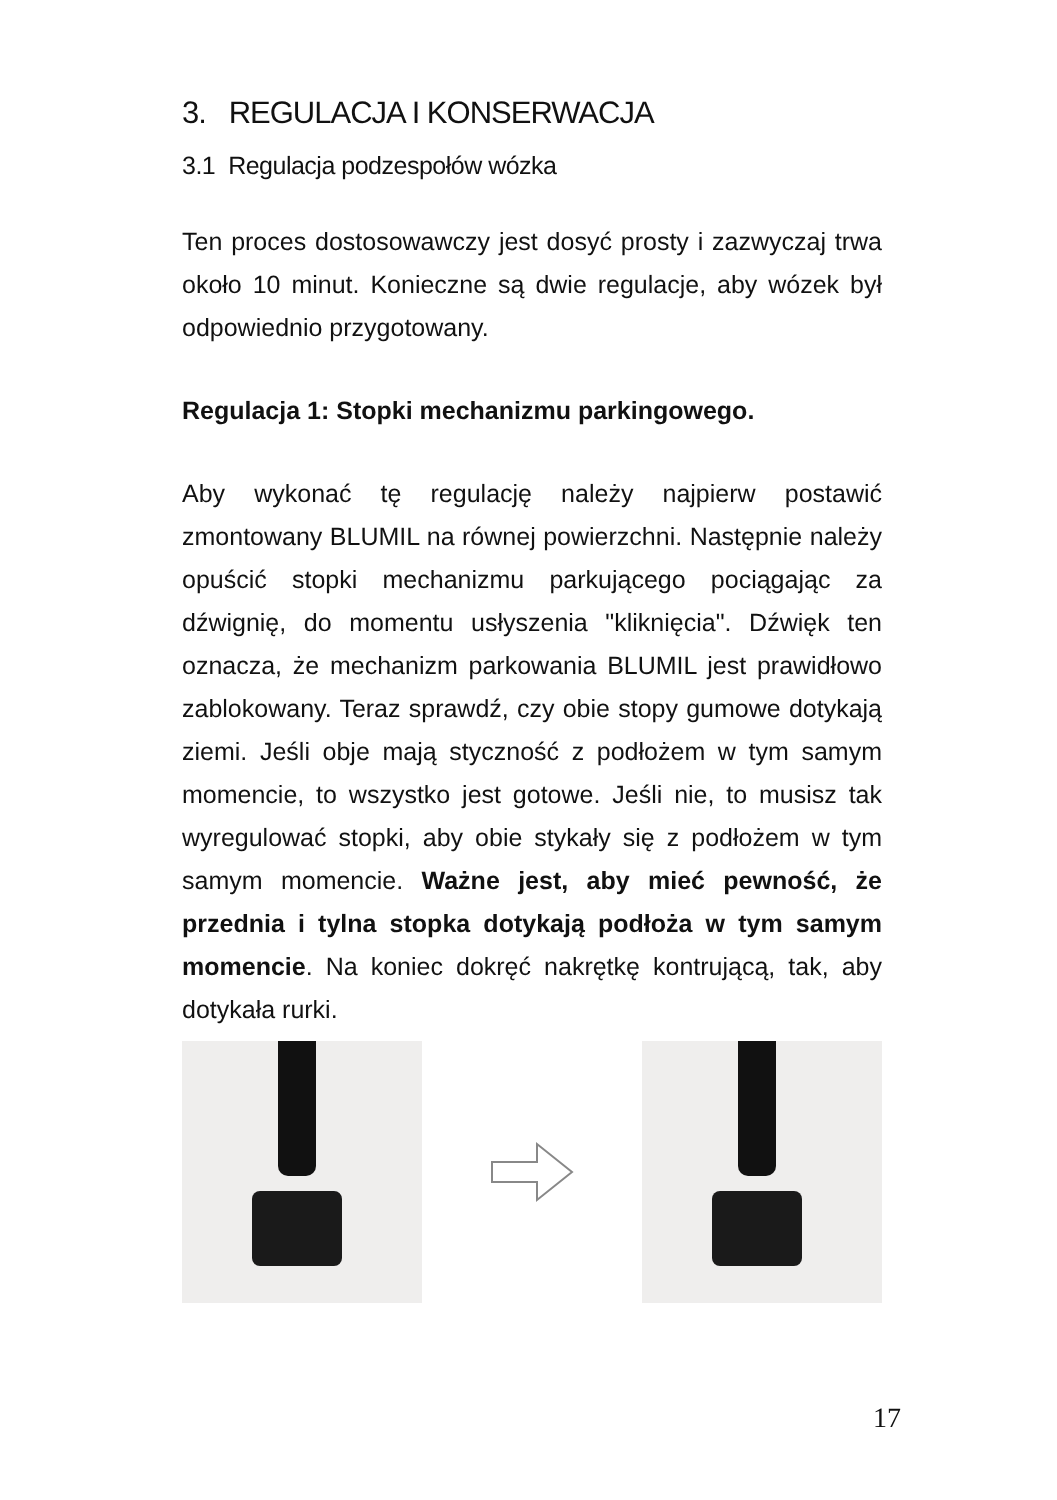3. REGULACJA I KONSERWACJA
3.1 Regulacja podzespołów wózka
Ten proces dostosowawczy jest dosyć prosty i zazwyczaj trwa około 10 minut. Konieczne są dwie regulacje, aby wózek był odpowiednio przygotowany.
Regulacja 1: Stopki mechanizmu parkingowego.
Aby wykonać tę regulację należy najpierw postawić zmontowany BLUMIL na równej powierzchni. Następnie należy opuścić stopki mechanizmu parkującego pociągając za dźwignię, do momentu usłyszenia "kliknięcia". Dźwięk ten oznacza, że mechanizm parkowania BLUMIL jest prawidłowo zablokowany. Teraz sprawdź, czy obie stopy gumowe dotykają ziemi. Jeśli obje mają styczność z podłożem w tym samym momencie, to wszystko jest gotowe. Jeśli nie, to musisz tak wyregulować stopki, aby obie stykały się z podłożem w tym samym momencie. Ważne jest, aby mieć pewność, że przednia i tylna stopka dotykają podłoża w tym samym momencie. Na koniec dokręć nakrętkę kontrującą, tak, aby dotykała rurki.
17